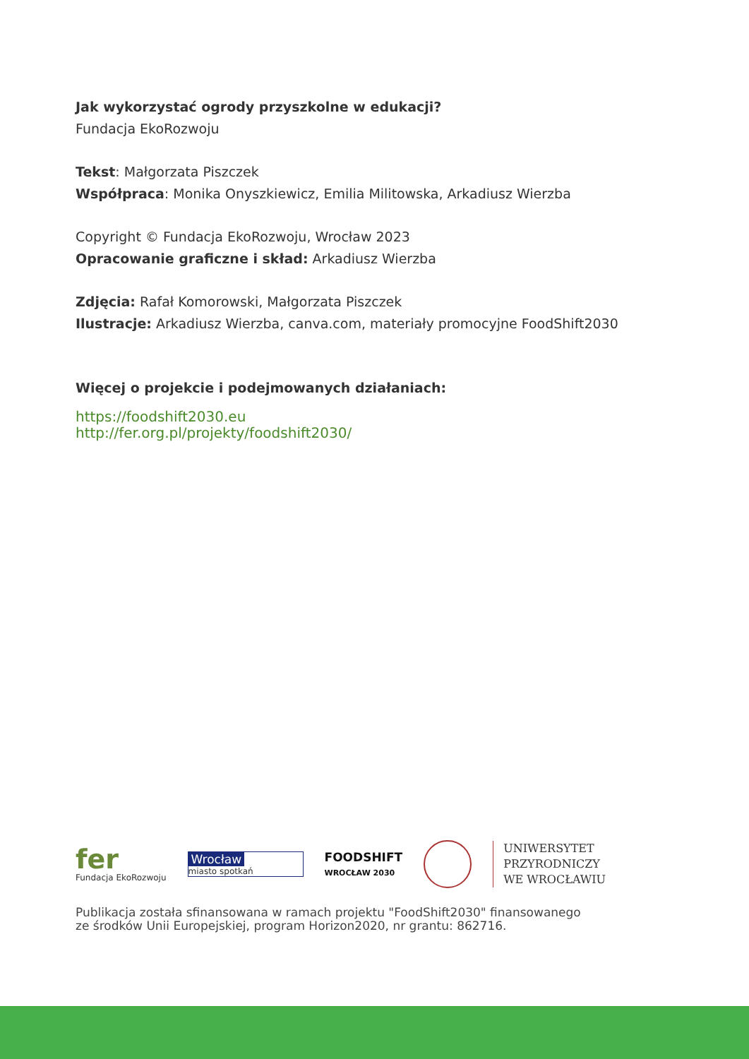Jak wykorzystać ogrody przyszkolne w edukacji?
Fundacja EkoRozwoju
Tekst: Małgorzata Piszczek
Współpraca: Monika Onyszkiewicz, Emilia Militowska, Arkadiusz Wierzba
Copyright © Fundacja EkoRozwoju, Wrocław 2023
Opracowanie graficzne i skład: Arkadiusz Wierzba
Zdjęcia: Rafał Komorowski, Małgorzata Piszczek
Ilustracje: Arkadiusz Wierzba, canva.com, materiały promocyjne FoodShift2030
Więcej o projekcie i podejmowanych działaniach:
https://foodshift2030.eu
http://fer.org.pl/projekty/foodshift2030/
fer
Fundacja EkoRozwoju
Wrocław
miasto spotkań
FOODSHIFT
WROCŁAW 2030
UNIWERSYTET
PRZYRODNICZY
WE WROCŁAWIU
Publikacja została sfinansowana w ramach projektu "FoodShift2030" finansowanego
ze środków Unii Europejskiej, program Horizon2020, nr grantu: 862716.